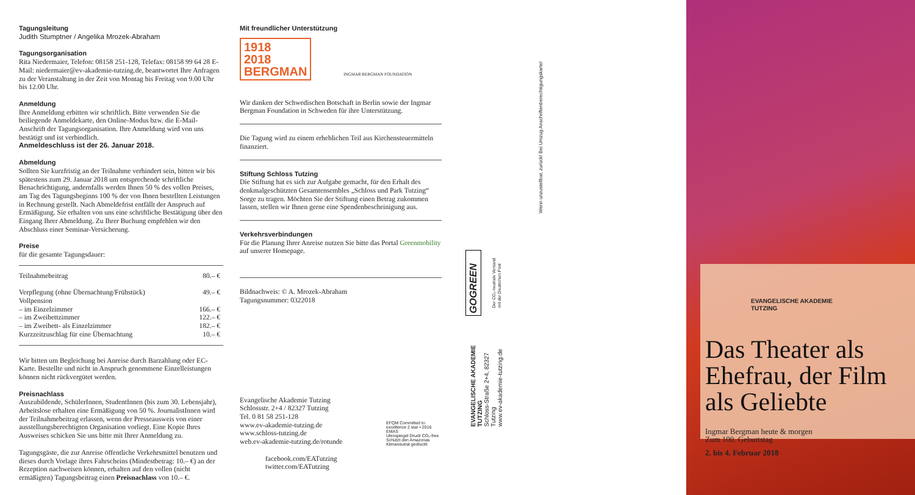Tagungsleitung
Judith Stumptner / Angelika Mrozek-Abraham
Tagungsorganisation
Rita Niedermaier, Telefon: 08158 251-128, Telefax: 08158 99 64 28 E-Mail: niedermaier@ev-akademie-tutzing.de, beantwortet Ihre Anfragen zu der Veranstaltung in der Zeit von Montag bis Freitag von 9.00 Uhr bis 12.00 Uhr.
Anmeldung
Ihre Anmeldung erbitten wir schriftlich. Bitte verwenden Sie die beiliegende Anmeldekarte, den Online-Modus bzw. die E-Mail-Anschrift der Tagungsorganisation. Ihre Anmeldung wird von uns bestätigt und ist verbindlich.
Anmeldeschluss ist der 26. Januar 2018.
Abmeldung
Sollten Sie kurzfristig an der Teilnahme verhindert sein, bitten wir bis spätestens zum 29. Januar 2018 um entsprechende schriftliche Benachrichtigung, andernfalls werden Ihnen 50 % des vollen Preises, am Tag des Tagungsbeginns 100 % der von Ihnen bestellten Leistungen in Rechnung gestellt. Nach Abmeldefrist entfällt der Anspruch auf Ermäßigung. Sie erhalten von uns eine schriftliche Bestätigung über den Eingang Ihrer Abmeldung. Zu Ihrer Buchung empfehlen wir den Abschluss einer Seminar-Versicherung.
Preise
für die gesamte Tagungsdauer:
| Teilnahmebeitrag | 80.– € |
| Verpflegung (ohne Übernachtung/Frühstück) | 49.– € |
| Vollpension | |
| – im Einzelzimmer | 166.– € |
| – im Zweibettzimmer | 122.– € |
| – im Zweibett- als Einzelzimmer | 182.– € |
| Kurzzeitzuschlag für eine Übernachtung | 10.– € |
Wir bitten um Begleichung bei Anreise durch Barzahlung oder EC-Karte. Bestellte und nicht in Anspruch genommene Einzelleistungen können nicht rückvergütet werden.
Preisnachlass
Auszubildende, SchülerInnen, StudentInnen (bis zum 30. Lebensjahr), Arbeitslose erhalten eine Ermäßigung von 50 %. JournalistInnen wird der Teilnahmebeitrag erlassen, wenn der Presseausweis von einer ausstellungsberechtigten Organisation vorliegt. Eine Kopie Ihres Ausweises schicken Sie uns bitte mit Ihrer Anmeldung zu.
Tagungsgäste, die zur Anreise öffentliche Verkehrsmittel benutzen und dieses durch Vorlage ihres Fahrscheins (Mindestbetrag: 10.– €) an der Rezeption nachweisen können, erhalten auf den vollen (nicht ermäßigten) Tagungsbeitrag einen Preisnachlass von 10.– €.
Mit freundlicher Unterstützung
1918
2018
BERGMAN INGMAR BERGMAN FOUNDATION
Wir danken der Schwedischen Botschaft in Berlin sowie der Ingmar Bergman Foundation in Schweden für ihre Unterstützung.
Die Tagung wird zu einem erheblichen Teil aus Kirchensteuermitteln finanziert.
Stiftung Schloss Tutzing
Die Stiftung hat es sich zur Aufgabe gemacht, für den Erhalt des denkmalgeschützten Gesamtensembles „Schloss und Park Tutzing“ Sorge zu tragen. Möchten Sie der Stiftung einen Betrag zukommen lassen, stellen wir Ihnen gerne eine Spendenbescheinigung aus.
Verkehrsverbindungen
Für die Planung Ihrer Anreise nutzen Sie bitte das Portal Greenmobility auf unserer Homepage.
Bildnachweis: © A. Mrozek-Abraham
Tagungsnummer: 0322018
Evangelische Akademie Tutzing
Schlossstr. 2+4 / 82327 Tutzing
Tel. 0 81 58 251-128
www.ev-akademie-tutzing.de
www.schloss-tutzing.de
web.ev-akademie-tutzing.de/rotunde
facebook.com/EATutzing
twitter.com/EATutzing
EFQM Committed to excellence 2 star • 2016 EMAS
Ulenspiegel Druck CO₂-free Schützt den Amazonas Klimaneutral gedruckt
Wenn unzustellbar, zurück! Bei Umzug Anschriftenberechtigungskarte!
GOGREEN
Der CO₂-neutrale Versand mit der Deutschen Post
EVANGELISCHE AKADEMIE TUTZING
Schloss-Straße 2+4, 82327 Tutzing
www.ev-akademie-tutzing.de
EVANGELISCHE AKADEMIE
TUTZING
Das Theater als Ehefrau, der Film als Geliebte
Ingmar Bergman heute & morgen
Zum 100. Geburtstag
2. bis 4. Februar 2018